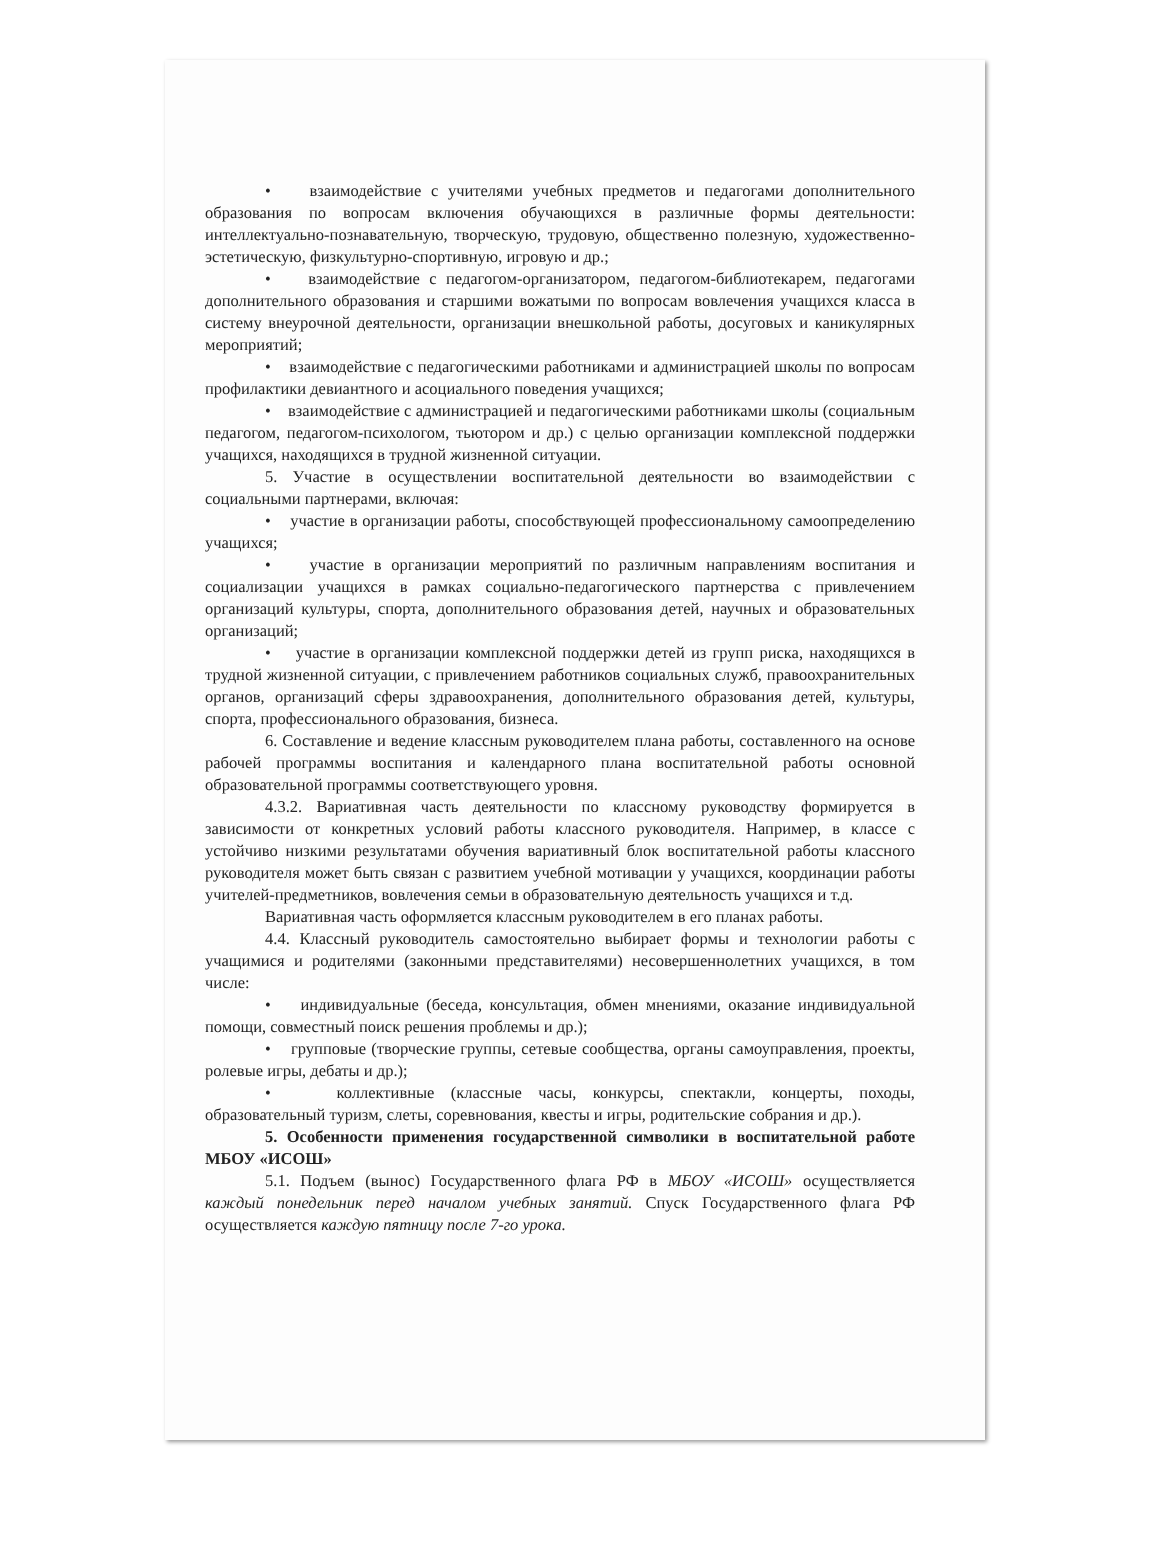• взаимодействие с учителями учебных предметов и педагогами дополнительного образования по вопросам включения обучающихся в различные формы деятельности: интеллектуально-познавательную, творческую, трудовую, общественно полезную, художественно-эстетическую, физкультурно-спортивную, игровую и др.;
• взаимодействие с педагогом-организатором, педагогом-библиотекарем, педагогами дополнительного образования и старшими вожатыми по вопросам вовлечения учащихся класса в систему внеурочной деятельности, организации внешкольной работы, досуговых и каникулярных мероприятий;
• взаимодействие с педагогическими работниками и администрацией школы по вопросам профилактики девиантного и асоциального поведения учащихся;
• взаимодействие с администрацией и педагогическими работниками школы (социальным педагогом, педагогом-психологом, тьютором и др.) с целью организации комплексной поддержки учащихся, находящихся в трудной жизненной ситуации.
5. Участие в осуществлении воспитательной деятельности во взаимодействии с социальными партнерами, включая:
• участие в организации работы, способствующей профессиональному самоопределению учащихся;
• участие в организации мероприятий по различным направлениям воспитания и социализации учащихся в рамках социально-педагогического партнерства с привлечением организаций культуры, спорта, дополнительного образования детей, научных и образовательных организаций;
• участие в организации комплексной поддержки детей из групп риска, находящихся в трудной жизненной ситуации, с привлечением работников социальных служб, правоохранительных органов, организаций сферы здравоохранения, дополнительного образования детей, культуры, спорта, профессионального образования, бизнеса.
6. Составление и ведение классным руководителем плана работы, составленного на основе рабочей программы воспитания и календарного плана воспитательной работы основной образовательной программы соответствующего уровня.
4.3.2. Вариативная часть деятельности по классному руководству формируется в зависимости от конкретных условий работы классного руководителя. Например, в классе с устойчиво низкими результатами обучения вариативный блок воспитательной работы классного руководителя может быть связан с развитием учебной мотивации у учащихся, координации работы учителей-предметников, вовлечения семьи в образовательную деятельность учащихся и т.д.
Вариативная часть оформляется классным руководителем в его планах работы.
4.4. Классный руководитель самостоятельно выбирает формы и технологии работы с учащимися и родителями (законными представителями) несовершеннолетних учащихся, в том числе:
• индивидуальные (беседа, консультация, обмен мнениями, оказание индивидуальной помощи, совместный поиск решения проблемы и др.);
• групповые (творческие группы, сетевые сообщества, органы самоуправления, проекты, ролевые игры, дебаты и др.);
• коллективные (классные часы, конкурсы, спектакли, концерты, походы, образовательный туризм, слеты, соревнования, квесты и игры, родительские собрания и др.).
5. Особенности применения государственной символики в воспитательной работе МБОУ «ИСОШ»
5.1. Подъем (вынос) Государственного флага РФ в МБОУ «ИСОШ» осуществляется каждый понедельник перед началом учебных занятий. Спуск Государственного флага РФ осуществляется каждую пятницу после 7-го урока.